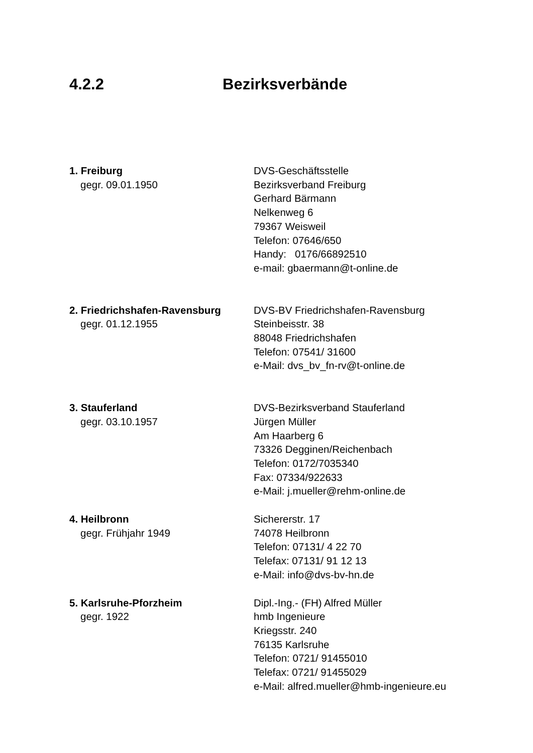4.2.2 Bezirksverbände
1. Freiburg
gegr. 09.01.1950
DVS-Geschäftsstelle
Bezirksverband Freiburg
Gerhard Bärmann
Nelkenweg 6
79367 Weisweil
Telefon: 07646/650
Handy: 0176/66892510
e-mail: gbaermann@t-online.de
2. Friedrichshafen-Ravensburg
gegr. 01.12.1955
DVS-BV Friedrichshafen-Ravensburg
Steinbeisstr. 38
88048 Friedrichshafen
Telefon: 07541/ 31600
e-Mail: dvs_bv_fn-rv@t-online.de
3. Stauferland
gegr. 03.10.1957
DVS-Bezirksverband Stauferland
Jürgen Müller
Am Haarberg 6
73326 Degginen/Reichenbach
Telefon: 0172/7035340
Fax: 07334/922633
e-Mail: j.mueller@rehm-online.de
4. Heilbronn
gegr. Frühjahr 1949
Sichererstr. 17
74078 Heilbronn
Telefon: 07131/ 4 22 70
Telefax: 07131/ 91 12 13
e-Mail: info@dvs-bv-hn.de
5. Karlsruhe-Pforzheim
gegr. 1922
Dipl.-Ing.- (FH) Alfred Müller
hmb Ingenieure
Kriegsstr. 240
76135 Karlsruhe
Telefon: 0721/ 91455010
Telefax: 0721/ 91455029
e-Mail: alfred.mueller@hmb-ingenieure.eu